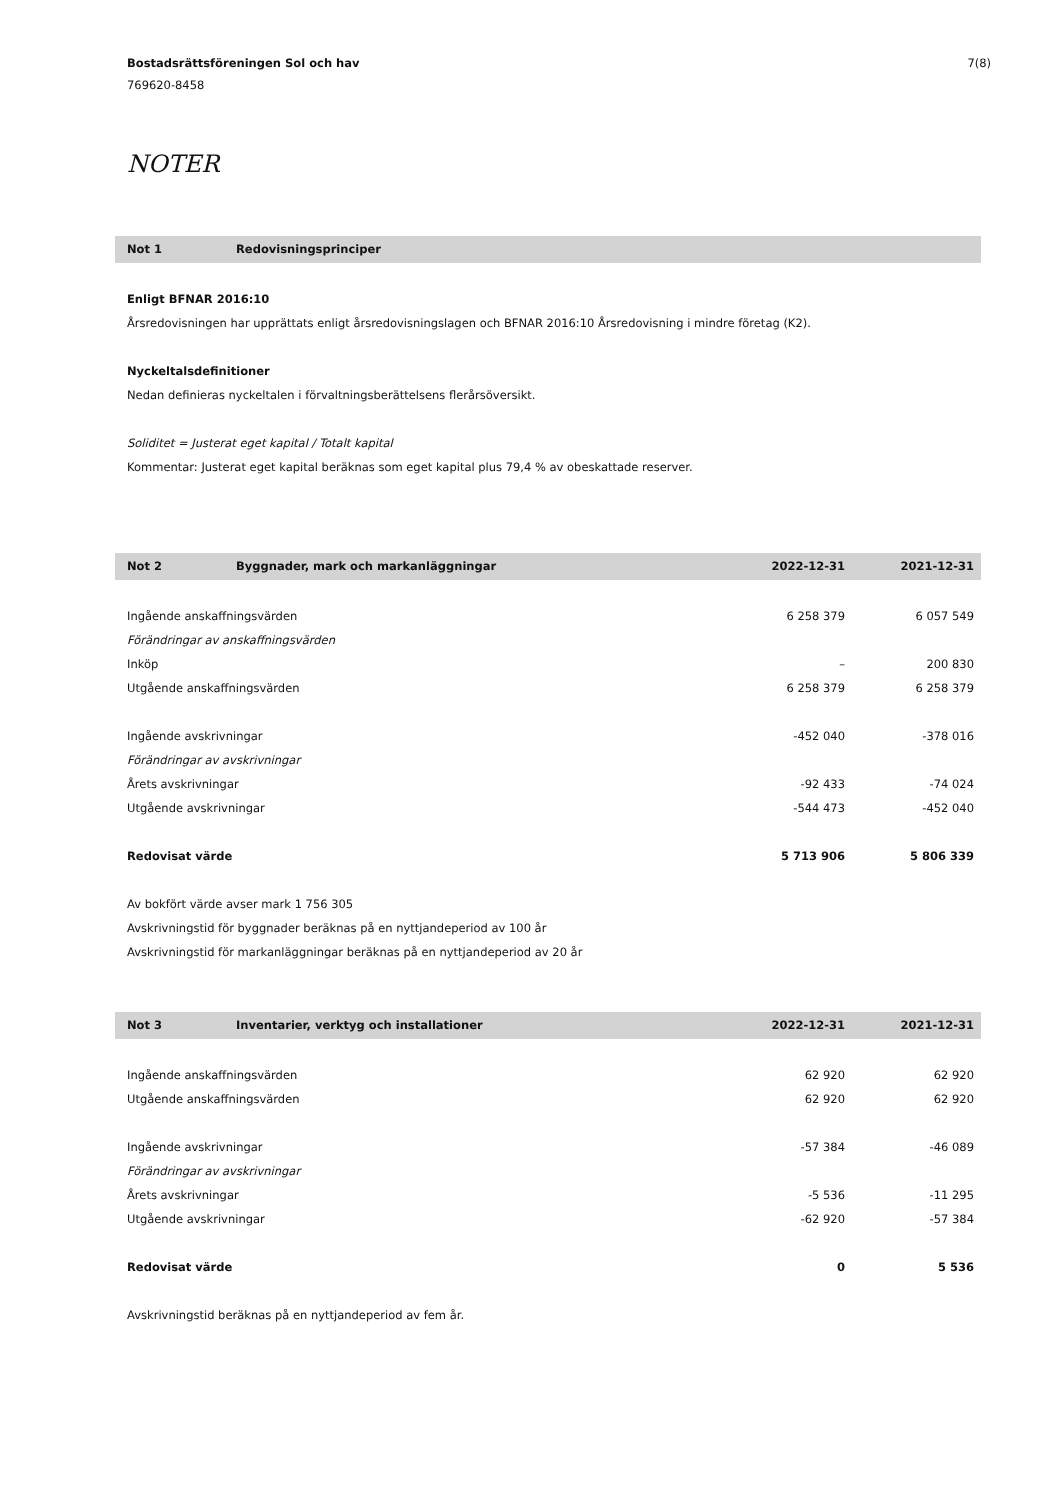Bostadsrättsföreningen Sol och hav
769620-8458
7(8)
NOTER
| Not 1 | Redovisningsprinciper |
| --- | --- |
Enligt BFNAR 2016:10
Årsredovisningen har upprättats enligt årsredovisningslagen och BFNAR 2016:10 Årsredovisning i mindre företag (K2).
Nyckeltalsdefinitioner
Nedan definieras nyckeltalen i förvaltningsberättelsens flerårsöversikt.
Soliditet = Justerat eget kapital / Totalt kapital
Kommentar: Justerat eget kapital beräknas som eget kapital plus 79,4 % av obeskattade reserver.
| Not 2 | Byggnader, mark och markanläggningar | 2022-12-31 | 2021-12-31 |
| --- | --- | --- | --- |
| Ingående anskaffningsvärden | | 6 258 379 | 6 057 549 |
| Förändringar av anskaffningsvärden | | | |
| Inköp | | – | 200 830 |
| Utgående anskaffningsvärden | | 6 258 379 | 6 258 379 |
| Ingående avskrivningar | | -452 040 | -378 016 |
| Förändringar av avskrivningar | | | |
| Årets avskrivningar | | -92 433 | -74 024 |
| Utgående avskrivningar | | -544 473 | -452 040 |
| Redovisat värde | | 5 713 906 | 5 806 339 |
Av bokfört värde avser mark 1 756 305
Avskrivningstid för byggnader beräknas på en nyttjandeperiod av 100 år
Avskrivningstid för markanläggningar beräknas på en nyttjandeperiod av 20 år
| Not 3 | Inventarier, verktyg och installationer | 2022-12-31 | 2021-12-31 |
| --- | --- | --- | --- |
| Ingående anskaffningsvärden | | 62 920 | 62 920 |
| Utgående anskaffningsvärden | | 62 920 | 62 920 |
| Ingående avskrivningar | | -57 384 | -46 089 |
| Förändringar av avskrivningar | | | |
| Årets avskrivningar | | -5 536 | -11 295 |
| Utgående avskrivningar | | -62 920 | -57 384 |
| Redovisat värde | | 0 | 5 536 |
Avskrivningstid beräknas på en nyttjandeperiod av fem år.